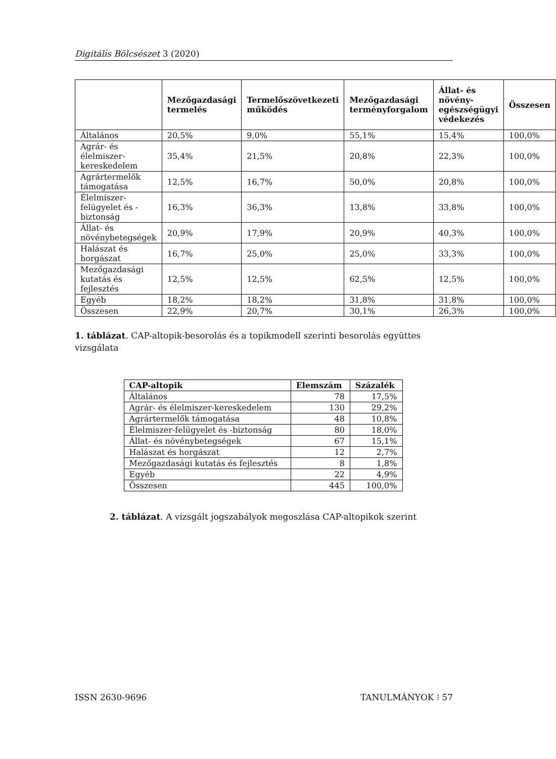Digitális Bölcsészet 3 (2020)
| | Mezőgazdasági termelés | Termelőszövetkezeti működés | Mezőgazdasági terményforgalom | Állat- és növény-egészségügyi védekezés | Összesen |
| --- | --- | --- | --- | --- | --- |
| Általános | 20,5% | 9,0% | 55,1% | 15,4% | 100,0% |
| Agrár- és élelmiszer-kereskedelem | 35,4% | 21,5% | 20,8% | 22,3% | 100,0% |
| Agrártermelők támogatása | 12,5% | 16,7% | 50,0% | 20,8% | 100,0% |
| Élelmiszer-felügyelet és -biztonság | 16,3% | 36,3% | 13,8% | 33,8% | 100,0% |
| Állat- és növénybetegségek | 20,9% | 17,9% | 20,9% | 40,3% | 100,0% |
| Halászat és horgászat | 16,7% | 25,0% | 25,0% | 33,3% | 100,0% |
| Mezőgazdasági kutatás és fejlesztés | 12,5% | 12,5% | 62,5% | 12,5% | 100,0% |
| Egyéb | 18,2% | 18,2% | 31,8% | 31,8% | 100,0% |
| Összesen | 22,9% | 20,7% | 30,1% | 26,3% | 100,0% |
1. táblázat. CAP-altopik-besorolás és a topikmodell szerinti besorolás együttes vizsgálata
| CAP-altopik | Elemszám | Százalék |
| --- | --- | --- |
| Általános | 78 | 17,5% |
| Agrár- és élelmiszer-kereskedelem | 130 | 29,2% |
| Agrártermelők támogatása | 48 | 10,8% |
| Élelmiszer-felügyelet és -biztonság | 80 | 18,0% |
| Állat- és növénybetegségek | 67 | 15,1% |
| Halászat és horgászat | 12 | 2,7% |
| Mezőgazdasági kutatás és fejlesztés | 8 | 1,8% |
| Egyéb | 22 | 4,9% |
| Összesen | 445 | 100,0% |
2. táblázat. A vizsgált jogszabályok megoszlása CAP-altopikok szerint
ISSN 2630-9696 TANULMÁNYOK ⁝ 57